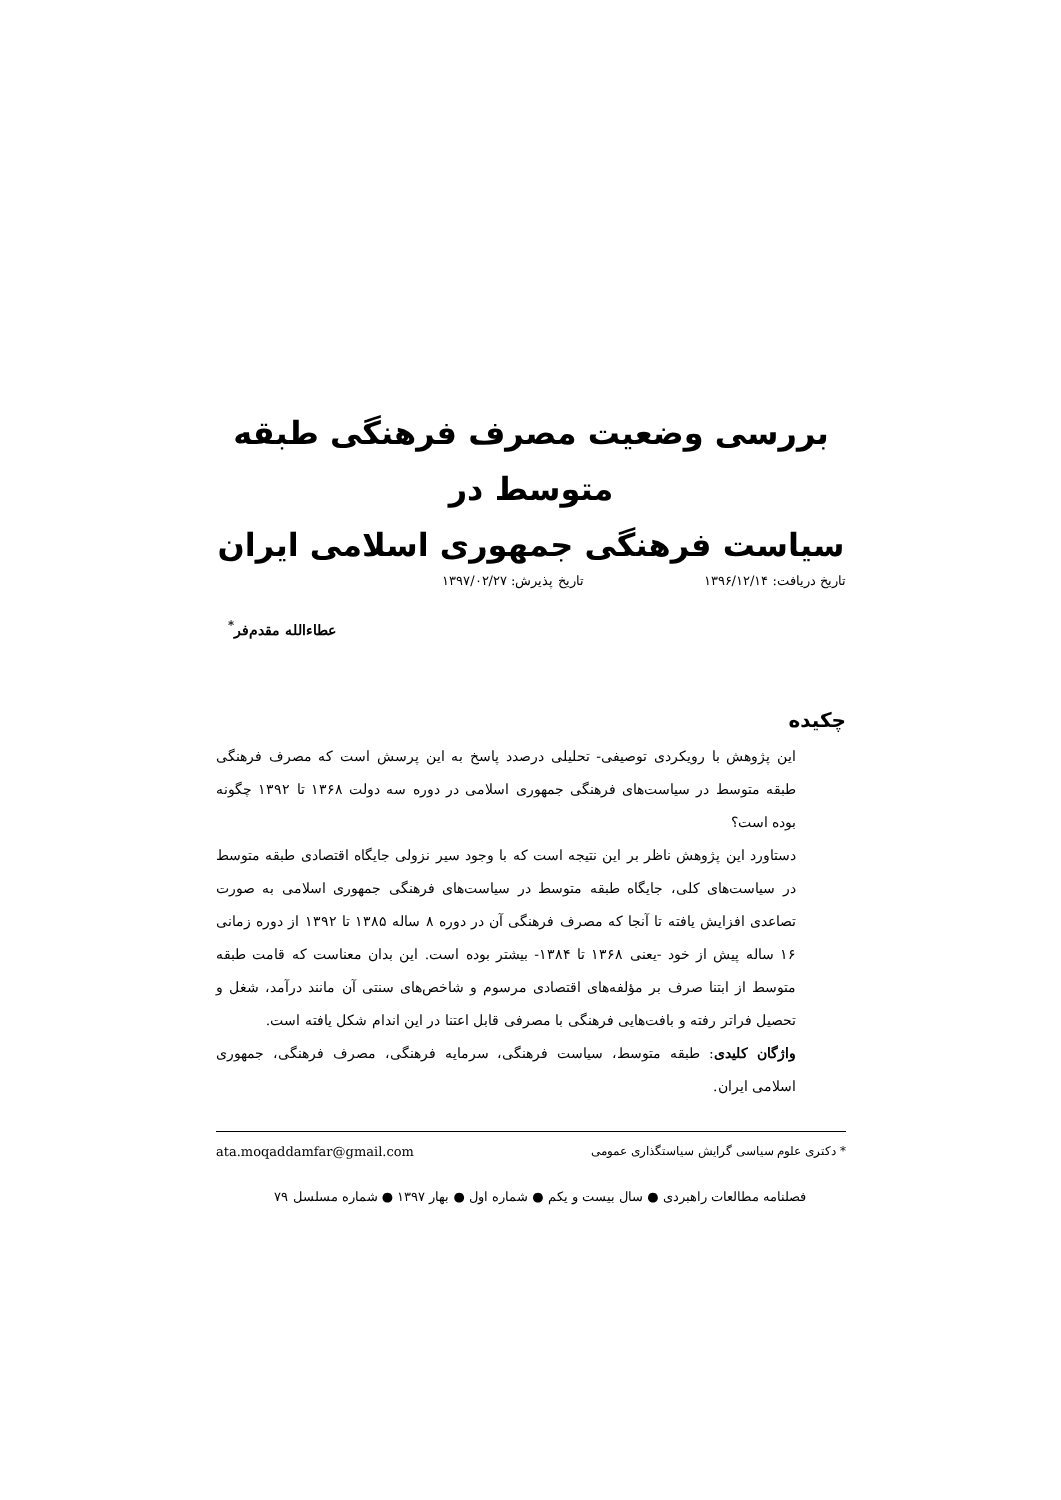بررسی وضعیت مصرف فرهنگی طبقه متوسط در
سیاست فرهنگی جمهوری اسلامی ایران
تاریخ دریافت: ۱۳۹۶/۱۲/۱۴ تاریخ پذیرش: ۱۳۹۷/۰۲/۲۷
عطاءالله مقدم‌فر<sup>*</sup>
چکیده
این پژوهش با رویکردی توصیفی- تحلیلی درصدد پاسخ به این پرسش است که مصرف فرهنگی طبقه متوسط در سیاست‌های فرهنگی جمهوری اسلامی در دوره سه دولت ۱۳۶۸ تا ۱۳۹۲ چگونه بوده است؟
دستاورد این پژوهش ناظر بر این نتیجه است که با وجود سیر نزولی جایگاه اقتصادی طبقه متوسط در سیاست‌های کلی، جایگاه طبقه متوسط در سیاست‌های فرهنگی جمهوری اسلامی به صورت تصاعدی افزایش یافته تا آنجا که مصرف فرهنگی آن در دوره ۸ ساله ۱۳۸۵ تا ۱۳۹۲ از دوره زمانی ۱۶ ساله پیش از خود -یعنی ۱۳۶۸ تا ۱۳۸۴- بیشتر بوده است. این بدان معناست که قامت طبقه متوسط از ابتنا صرف بر مؤلفه‌های اقتصادی مرسوم و شاخص‌های سنتی آن مانند درآمد، شغل و تحصیل فراتر رفته و بافت‌هایی فرهنگی با مصرفی قابل اعتنا در این اندام شکل یافته است.
واژگان کلیدی: طبقه متوسط، سیاست فرهنگی، سرمایه فرهنگی، مصرف فرهنگی، جمهوری اسلامی ایران.
* دکتری علوم سیاسی گرایش سیاستگذاری عمومی ata.moqaddamfar@gmail.com
فصلنامه مطالعات راهبردی ● سال بیست و یکم ● شماره اول ● بهار ۱۳۹۷ ● شماره مسلسل ۷۹